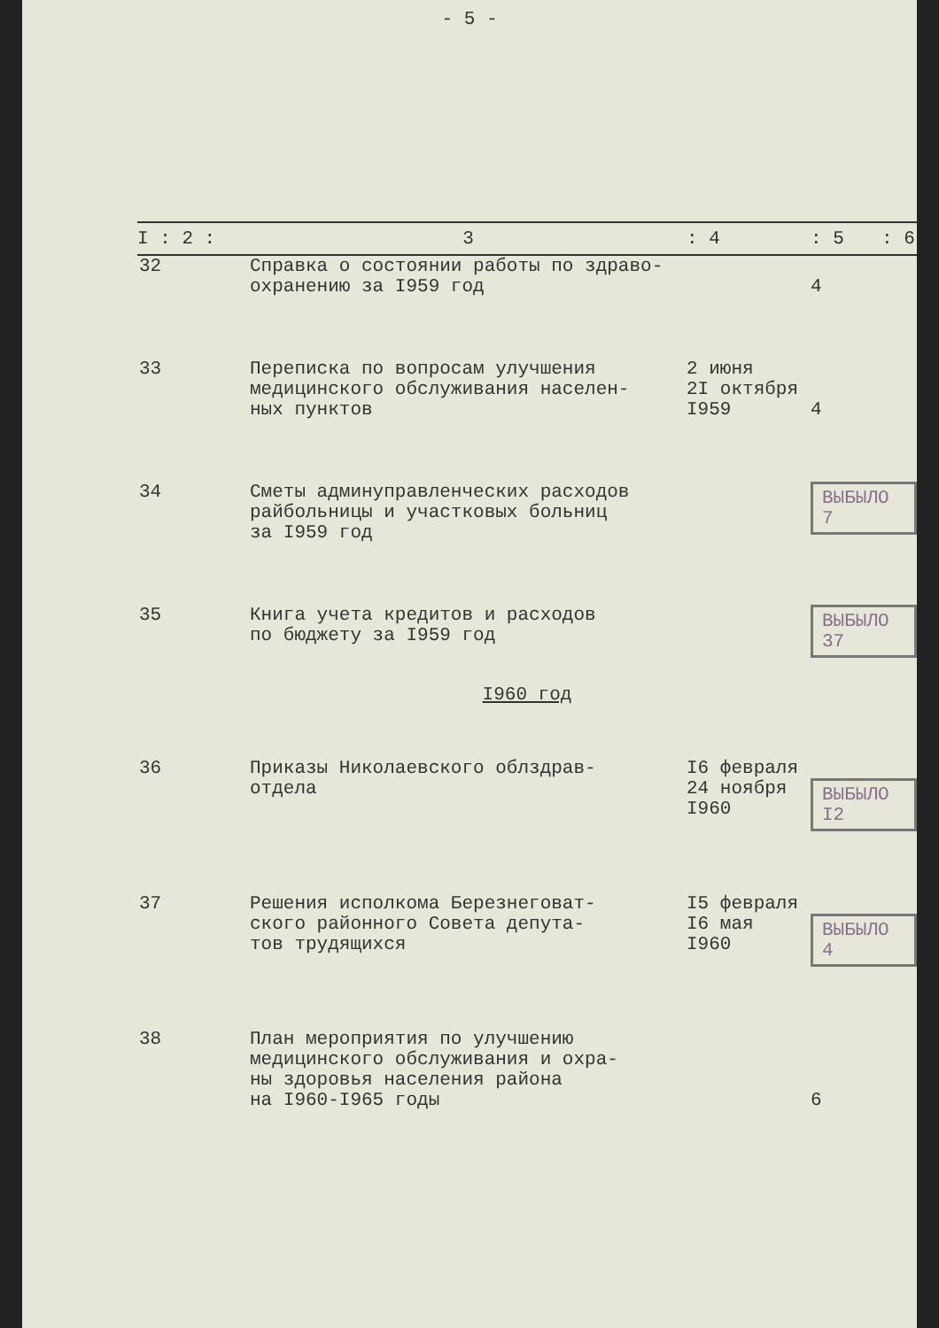- 5 -
| I : 2 : | 3 | : 4 | : 5 | : 6 |
| --- | --- | --- | --- | --- |
| 32 | Справка о состоянии работы по здраво- охранению за I959 год | | 4 | |
| 33 | Переписка по вопросам улучшения медицинского обслуживания населен- ных пунктов | 2 июня 2I октября I959 | 4 | |
| 34 | Сметы админуправленческих расходов райбольницы и участковых больниц за I959 год | | ВЫБЫЛО 7 | |
| 35 | Книга учета кредитов и расходов по бюджету за I959 год | | ВЫБЫЛО 37 | |
| I960 год | | | | |
| 36 | Приказы Николаевского облздрав- отдела | I6 февраля 24 ноября I960 | ВЫБЫЛО I2 | |
| 37 | Решения исполкома Березнеговат- ского районного Совета депута- тов трудящихся | I5 февраля I6 мая I960 | ВЫБЫЛО 4 | |
| 38 | План мероприятия по улучшению медицинского обслуживания и охра- ны здоровья населения района на I960-I965 годы | | 6 | |